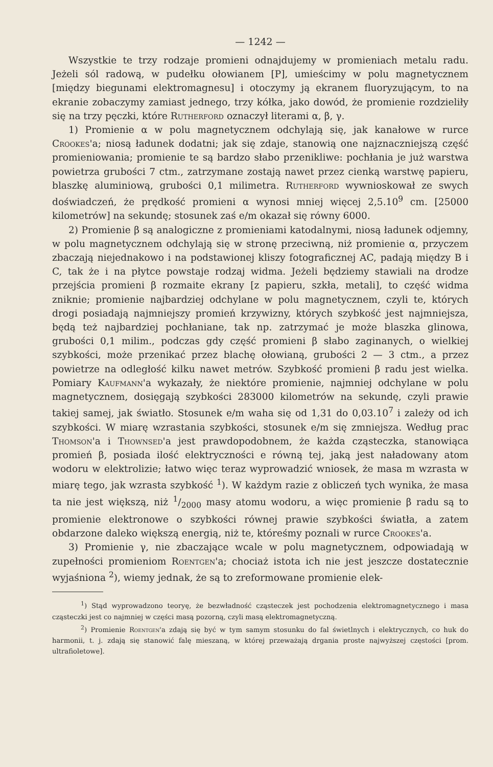— 1242 —
Wszystkie te trzy rodzaje promieni odnajdujemy w promieniach metalu radu. Jeżeli sól radową, w pudełku ołowianem [P], umieścimy w polu magnetycznem [między biegunami elektromagnesu] i otoczymy ją ekranem fluoryzującym, to na ekranie zobaczymy zamiast jednego, trzy kółka, jako dowód, że promienie rozdzieliły się na trzy pęczki, które Rutherford oznaczył literami α, β, γ.
1) Promienie α w polu magnetycznem odchylają się, jak kanałowe w rurce Crookes'a; niosą ładunek dodatni; jak się zdaje, stanowią one najznaczniejszą część promieniowania; promienie te są bardzo słabo przenikliwe: pochłania je już warstwa powietrza grubości 7 ctm., zatrzymane zostają nawet przez cienką warstwę papieru, blaszkę aluminiową, grubości 0,1 milimetra. Rutherford wywnioskował ze swych doświadczeń, że prędkość promieni α wynosi mniej więcej 2,5.10<sup>9</sup> cm. [25000 kilometrów] na sekundę; stosunek zaś e/m okazał się równy 6000.
2) Promienie β są analogiczne z promieniami katodalnymi, niosą ładunek odjemny, w polu magnetycznem odchylają się w stronę przeciwną, niż promienie α, przyczem zbaczają niejednakowo i na podstawionej kliszy fotograficznej AC, padają między B i C, tak że i na płytce powstaje rodzaj widma. Jeżeli będziemy stawiali na drodze przejścia promieni β rozmaite ekrany [z papieru, szkła, metali], to część widma zniknie; promienie najbardziej odchylane w polu magnetycznem, czyli te, których drogi posiadają najmniejszy promień krzywizny, których szybkość jest najmniejsza, będą też najbardziej pochłaniane, tak np. zatrzymać je może blaszka glinowa, grubości 0,1 milim., podczas gdy część promieni β słabo zaginanych, o wielkiej szybkości, może przenikać przez blachę ołowianą, grubości 2 — 3 ctm., a przez powietrze na odległość kilku nawet metrów. Szybkość promieni β radu jest wielka. Pomiary Kaufmann'a wykazały, że niektóre promienie, najmniej odchylane w polu magnetycznem, dosięgają szybkości 283000 kilometrów na sekundę, czyli prawie takiej samej, jak światło. Stosunek e/m waha się od 1,31 do 0,03.10<sup>7</sup> i zależy od ich szybkości. W miarę wzrastania szybkości, stosunek e/m się zmniejsza. Według prac Thomson'a i Thownsed'a jest prawdopodobnem, że każda cząsteczka, stanowiąca promień β, posiada ilość elektryczności e równą tej, jaką jest naładowany atom wodoru w elektrolizie; łatwo więc teraz wyprowadzić wniosek, że masa m wzrasta w miarę tego, jak wzrasta szybkość <sup>1</sup>). W każdym razie z obliczeń tych wynika, że masa ta nie jest większą, niż 1/2000 masy atomu wodoru, a więc promienie β radu są to promienie elektronowe o szybkości równej prawie szybkości światła, a zatem obdarzone daleko większą energią, niż te, któreśmy poznali w rurce Crookes'a.
3) Promienie γ, nie zbaczające wcale w polu magnetycznem, odpowiadają w zupełności promieniom Roentgen'a; chociaż istota ich nie jest jeszcze dostatecznie wyjaśniona <sup>2</sup>), wiemy jednak, że są to zreformowane promienie elek-
<sup>1</sup>) Stąd wyprowadzono teoryę, że bezwładność cząsteczek jest pochodzenia elektromagnetycznego i masa cząsteczki jest co najmniej w części masą pozorną, czyli masą elektromagnetyczną.
<sup>2</sup>) Promienie Roentgen'a zdają się być w tym samym stosunku do fal świetlnych i elektrycznych, co huk do harmonii, t. j. zdają się stanowić falę mieszaną, w której przeważają drgania proste najwyższej częstości [prom. ultrafioletowe].